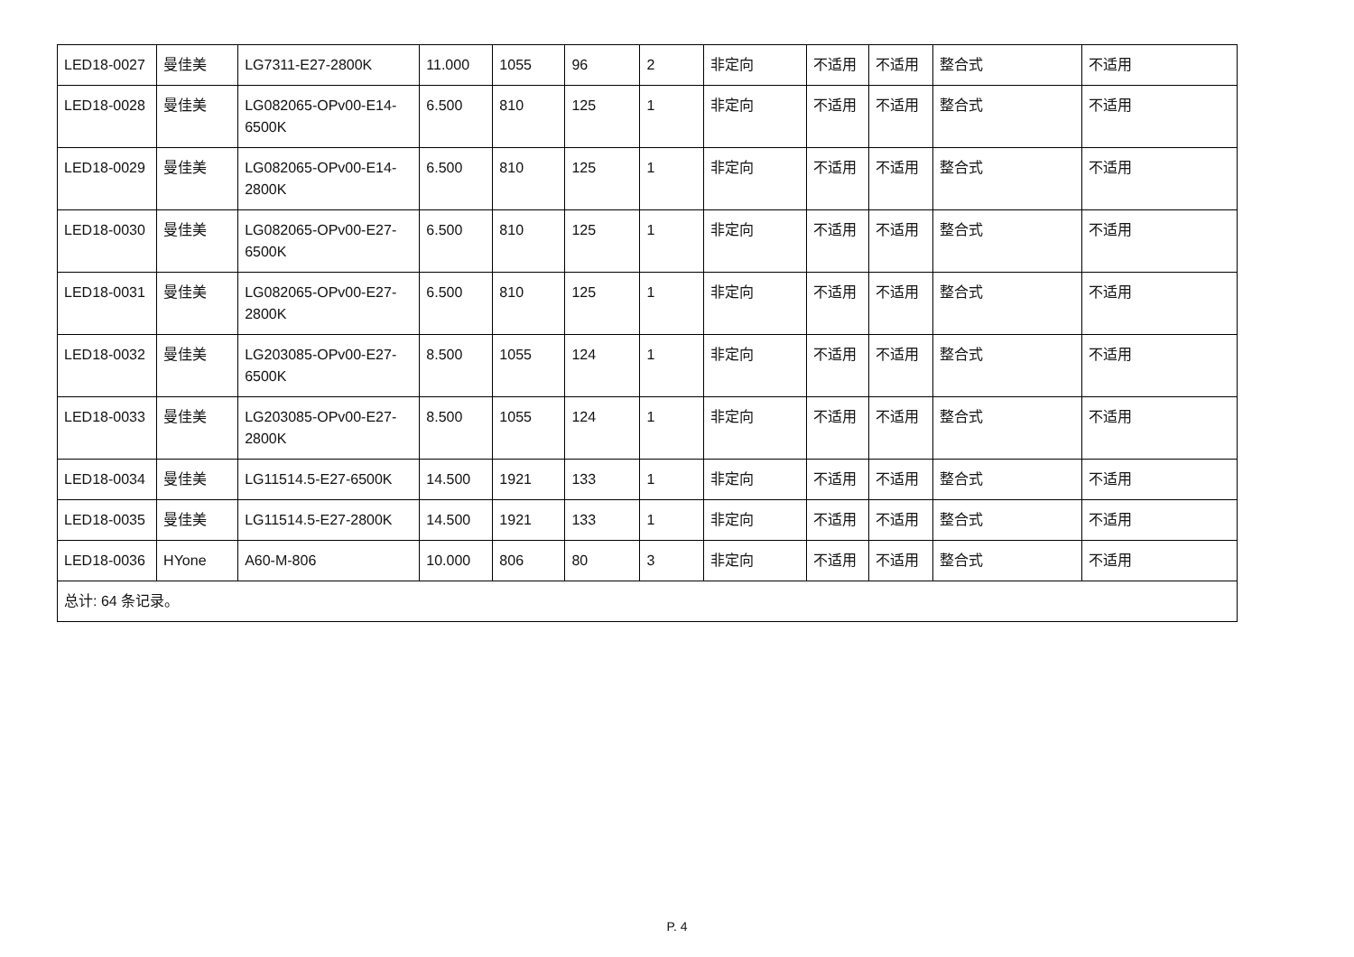| LED18-0027 | 曼佳美 | LG7311-E27-2800K | 11.000 | 1055 | 96 | 2 | 非定向 | 不适用 | 不适用 | 整合式 | 不适用 |
| LED18-0028 | 曼佳美 | LG082065-OPv00-E14-6500K | 6.500 | 810 | 125 | 1 | 非定向 | 不适用 | 不适用 | 整合式 | 不适用 |
| LED18-0029 | 曼佳美 | LG082065-OPv00-E14-2800K | 6.500 | 810 | 125 | 1 | 非定向 | 不适用 | 不适用 | 整合式 | 不适用 |
| LED18-0030 | 曼佳美 | LG082065-OPv00-E27-6500K | 6.500 | 810 | 125 | 1 | 非定向 | 不适用 | 不适用 | 整合式 | 不适用 |
| LED18-0031 | 曼佳美 | LG082065-OPv00-E27-2800K | 6.500 | 810 | 125 | 1 | 非定向 | 不适用 | 不适用 | 整合式 | 不适用 |
| LED18-0032 | 曼佳美 | LG203085-OPv00-E27-6500K | 8.500 | 1055 | 124 | 1 | 非定向 | 不适用 | 不适用 | 整合式 | 不适用 |
| LED18-0033 | 曼佳美 | LG203085-OPv00-E27-2800K | 8.500 | 1055 | 124 | 1 | 非定向 | 不适用 | 不适用 | 整合式 | 不适用 |
| LED18-0034 | 曼佳美 | LG11514.5-E27-6500K | 14.500 | 1921 | 133 | 1 | 非定向 | 不适用 | 不适用 | 整合式 | 不适用 |
| LED18-0035 | 曼佳美 | LG11514.5-E27-2800K | 14.500 | 1921 | 133 | 1 | 非定向 | 不适用 | 不适用 | 整合式 | 不适用 |
| LED18-0036 | HYone | A60-M-806 | 10.000 | 806 | 80 | 3 | 非定向 | 不适用 | 不适用 | 整合式 | 不适用 |
| 总计: 64 条记录。 | | | | | | | | | | | |
P. 4